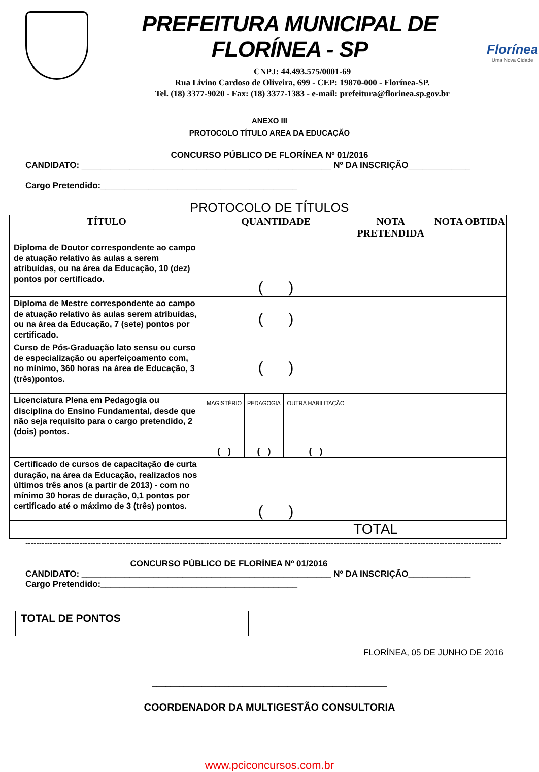PREFEITURA MUNICIPAL DE FLORÍNEA - SP
CNPJ: 44.493.575/0001-69
Rua Livino Cardoso de Oliveira, 699 - CEP: 19870-000 - Florínea-SP.
Tel. (18) 3377-9020 - Fax: (18) 3377-1383 - e-mail: prefeitura@florinea.sp.gov.br
Florínea
Uma Nova Cidade
ANEXO III
PROTOCOLO TÍTULO AREA DA EDUCAÇÃO
CONCURSO PÚBLICO DE FLORÍNEA Nº 01/2016
CANDIDATO: ____________________________________________________ Nº DA INSCRIÇÃO_____________
Cargo Pretendido:_________________________________________
PROTOCOLO DE TÍTULOS
| TÍTULO | QUANTIDADE | | | NOTA PRETENDIDA | NOTA OBTIDA |
| --- | --- | --- | --- | --- | --- |
| Diploma de Doutor correspondente ao campo de atuação relativo às aulas a serem atribuídas, ou na área da Educação, 10 (dez) pontos por certificado. | ( ) | | | | |
| Diploma de Mestre correspondente ao campo de atuação relativo às aulas serem atribuídas, ou na área da Educação, 7 (sete) pontos por certificado. | ( ) | | | | |
| Curso de Pós-Graduação lato sensu ou curso de especialização ou aperfeiçoamento com, no mínimo, 360 horas na área de Educação, 3 (três)pontos. | ( ) | | | | |
| Licenciatura Plena em Pedagogia ou disciplina do Ensino Fundamental, desde que não seja requisito para o cargo pretendido, 2 (dois) pontos. | MAGISTÉRIO | PEDAGOGIA | OUTRA HABILITAÇÃO | | |
| | ( ) | ( ) | ( ) | | |
| Certificado de cursos de capacitação de curta duração, na área da Educação, realizados nos últimos três anos (a partir de 2013) - com no mínimo 30 horas de duração, 0,1 pontos por certificado até o máximo de 3 (três) pontos. | ( ) | | | | |
| | | | | TOTAL | |
--------------------------------------------------------------------------------------------------------------------------------------------------------------------------------
CONCURSO PÚBLICO DE FLORÍNEA Nº 01/2016
CANDIDATO: ____________________________________________________ Nº DA INSCRIÇÃO_____________
Cargo Pretendido:_________________________________________
| TOTAL DE PONTOS | |
FLORÍNEA, 05 DE JUNHO DE 2016
____________________________________________________
COORDENADOR DA MULTIGESTÃO CONSULTORIA
www.pciconcursos.com.br